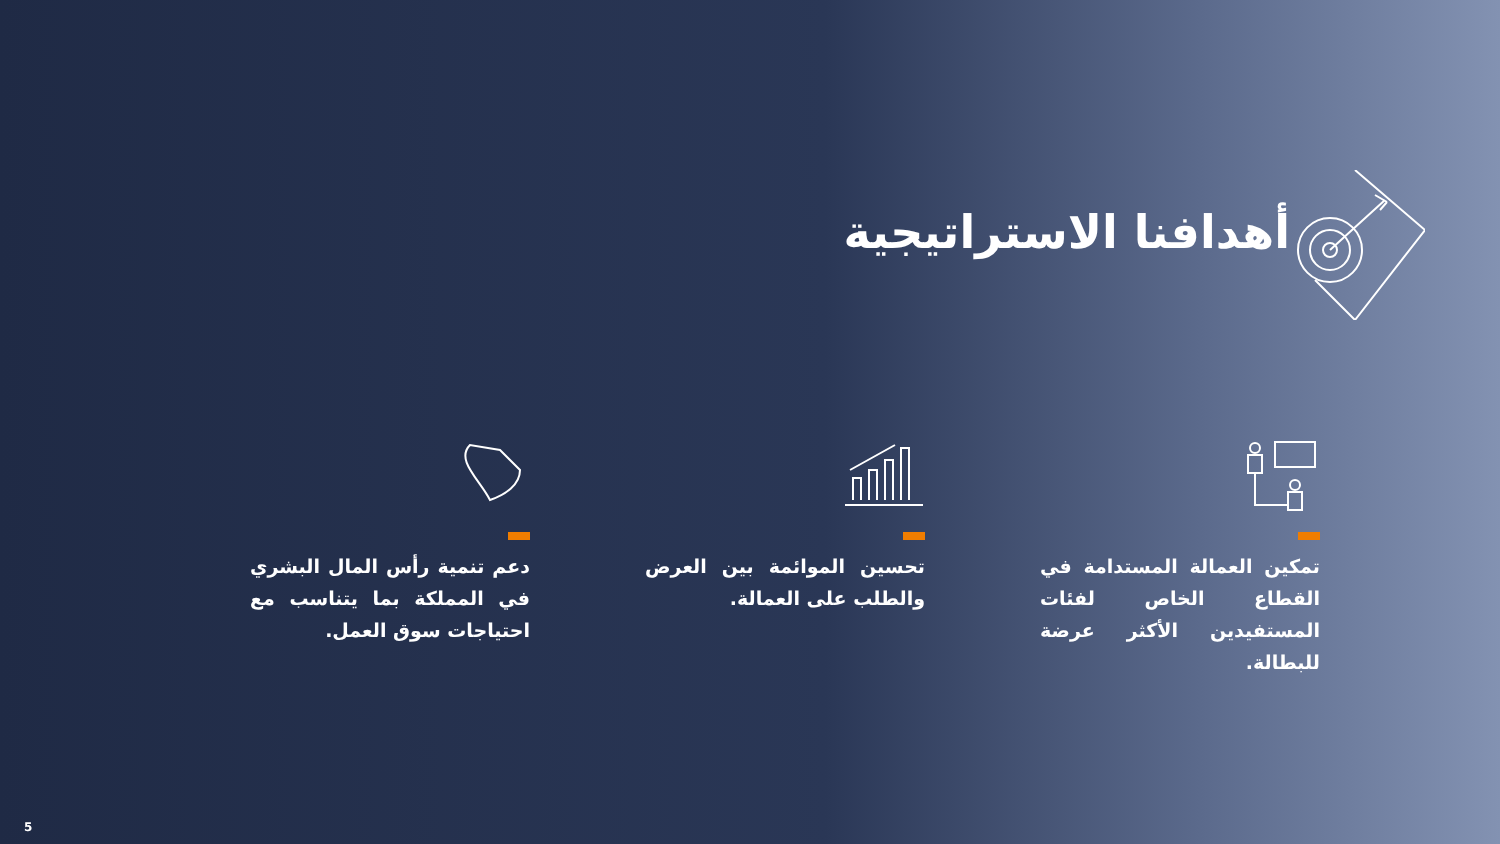أهدافنا الاستراتيجية
دعم تنمية رأس المال البشري في المملكة بما يتناسب مع احتياجات سوق العمل.
تحسين الموائمة بين العرض والطلب على العمالة.
تمكين العمالة المستدامة في القطاع الخاص لفئات المستفيدين الأكثر عرضة للبطالة.
5